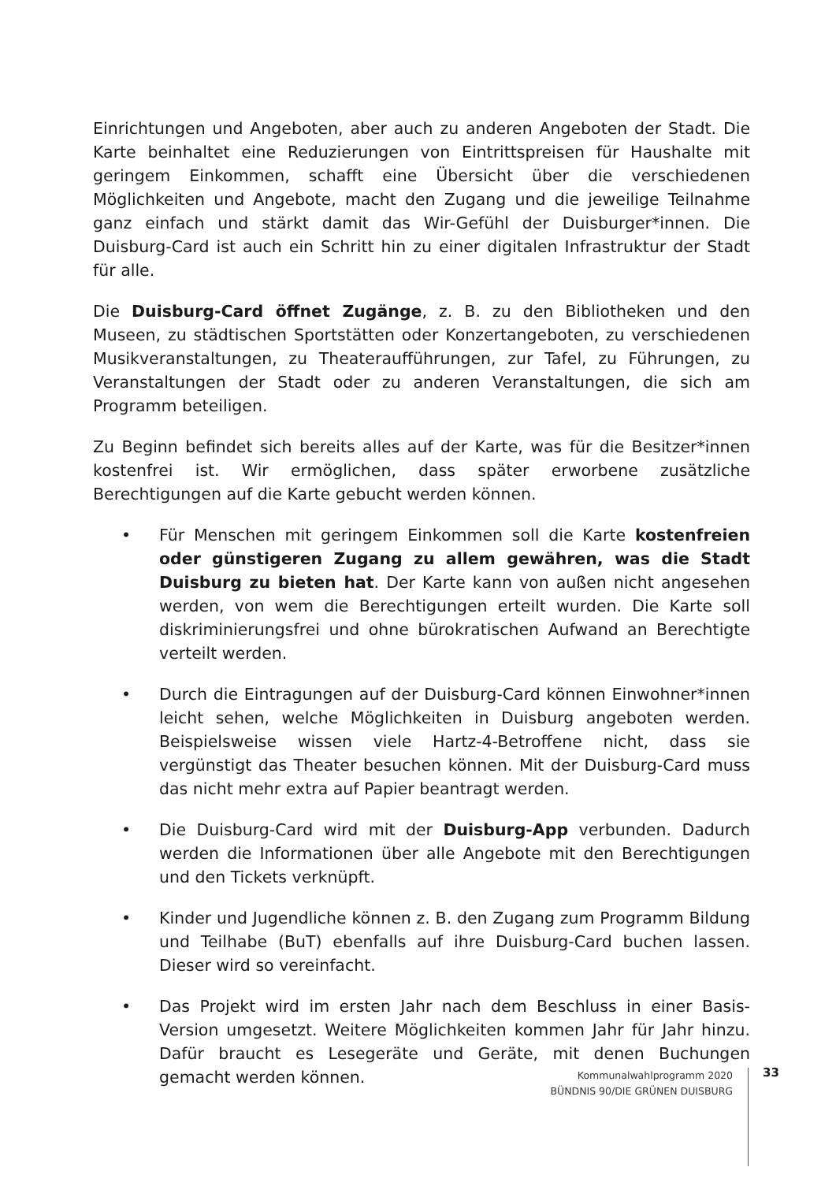Einrichtungen und Angeboten, aber auch zu anderen Angeboten der Stadt. Die Karte beinhaltet eine Reduzierungen von Eintrittspreisen für Haushalte mit geringem Einkommen, schafft eine Übersicht über die verschiedenen Möglichkeiten und Angebote, macht den Zugang und die jeweilige Teilnahme ganz einfach und stärkt damit das Wir-Gefühl der Duisburger*innen. Die Duisburg-Card ist auch ein Schritt hin zu einer digitalen Infrastruktur der Stadt für alle.
Die Duisburg-Card öffnet Zugänge, z. B. zu den Bibliotheken und den Museen, zu städtischen Sportstätten oder Konzertangeboten, zu verschiedenen Musikveranstaltungen, zu Theateraufführungen, zur Tafel, zu Führungen, zu Veranstaltungen der Stadt oder zu anderen Veranstaltungen, die sich am Programm beteiligen.
Zu Beginn befindet sich bereits alles auf der Karte, was für die Besitzer*innen kostenfrei ist. Wir ermöglichen, dass später erworbene zusätzliche Berechtigungen auf die Karte gebucht werden können.
• Für Menschen mit geringem Einkommen soll die Karte kostenfreien oder günstigeren Zugang zu allem gewähren, was die Stadt Duisburg zu bieten hat. Der Karte kann von außen nicht angesehen werden, von wem die Berechtigungen erteilt wurden. Die Karte soll diskriminierungsfrei und ohne bürokratischen Aufwand an Berechtigte verteilt werden.
• Durch die Eintragungen auf der Duisburg-Card können Einwohner*innen leicht sehen, welche Möglichkeiten in Duisburg angeboten werden. Beispielsweise wissen viele Hartz-4-Betroffene nicht, dass sie vergünstigt das Theater besuchen können. Mit der Duisburg-Card muss das nicht mehr extra auf Papier beantragt werden.
• Die Duisburg-Card wird mit der Duisburg-App verbunden. Dadurch werden die Informationen über alle Angebote mit den Berechtigungen und den Tickets verknüpft.
• Kinder und Jugendliche können z. B. den Zugang zum Programm Bildung und Teilhabe (BuT) ebenfalls auf ihre Duisburg-Card buchen lassen. Dieser wird so vereinfacht.
• Das Projekt wird im ersten Jahr nach dem Beschluss in einer Basis-Version umgesetzt. Weitere Möglichkeiten kommen Jahr für Jahr hinzu. Dafür braucht es Lesegeräte und Geräte, mit denen Buchungen gemacht werden können.
Kommunalwahlprogramm 2020
BÜNDNIS 90/DIE GRÜNEN DUISBURG
33